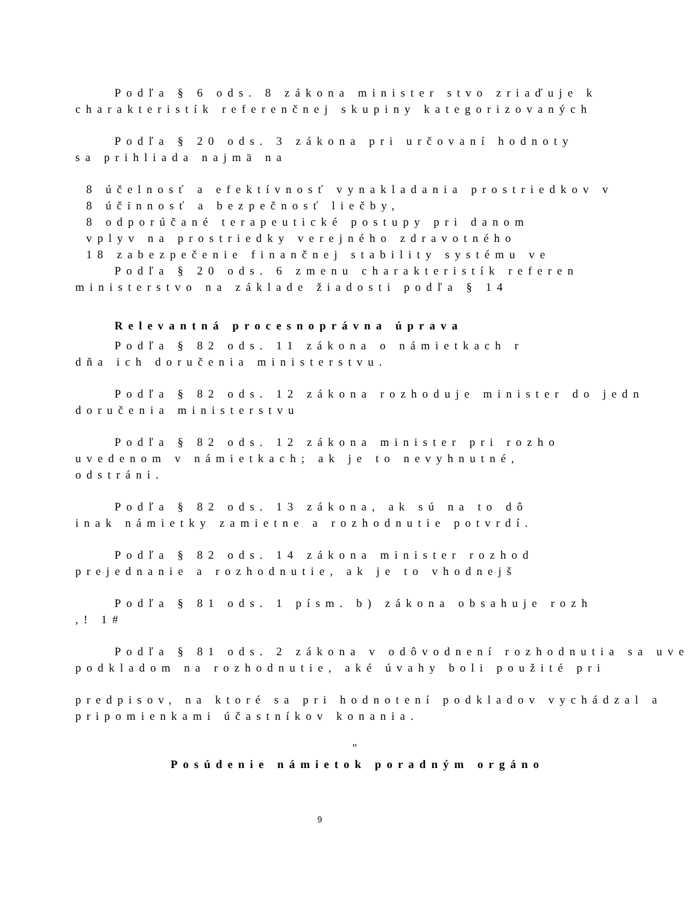Podľa § 6 ods. 8 zákona minister stvo zriaďuje k
charakteristík referenčnej skupiny kategorizovaných
Podľa § 20 ods. 3 zákona pri určovaní hodnoty
sa prihliada najmä na
8 účelnosť a efektívnosť vynakladania prostriedkov v
8 účinnosť a bezpečnosť liečby,
8 odporúčané terapeutické postupy pri danom
vplyv na prostriedky verejného zdravotného
18 zabezpečenie finančnej stability systému ve
Podľa § 20 ods. 6 zmenu charakteristík referen
ministerstvo na základe žiadosti podľa § 14
Relevantná procesnoprávna úprava
Podľa § 82 ods. 11 zákona o námietkach r
dňa ich doručenia ministerstvu.
Podľa § 82 ods. 12 zákona rozhoduje minister do jedn
doručenia ministerstvu
Podľa § 82 ods. 12 zákona minister pri rozho
uvedenom v námietkach; ak je to nevyhnutné,
odstráni.
Podľa § 82 ods. 13 zákona, ak sú na to dô
inak námietky zamietne a rozhodnutie potvrdí.
Podľa § 82 ods. 14 zákona minister rozhod
prejednanie a rozhodnutie, ak je to vhodnejš
Podľa § 81 ods. 1 písm. b) zákona obsahuje rozh
,! 1#
Podľa § 81 ods. 2 zákona v odôvodnení rozhodnutia sa uve
podkladom na rozhodnutie, aké úvahy boli použité pri
predpisov, na ktoré sa pri hodnotení podkladov vychádzal a
pripomienkami účastníkov konania.
"
Posúdenie námietok poradným orgáno
9